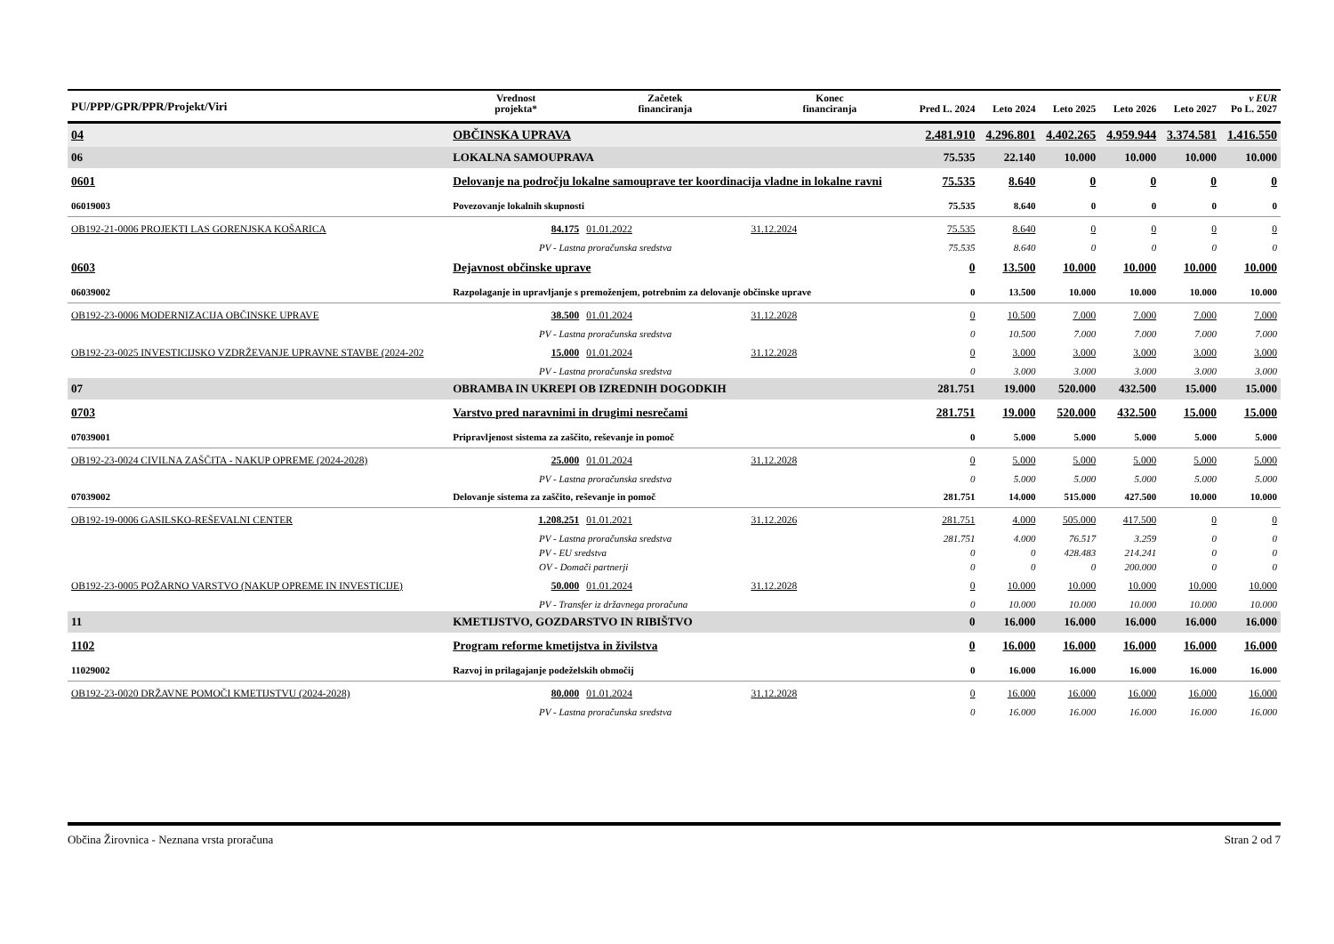| PU/PPP/GPR/PPR/Projekt/Viri | | Vrednost projekta* | Začetek financiranja | Konec financiranja | Pred L. 2024 | Leto 2024 | Leto 2025 | Leto 2026 | Leto 2027 | v EUR Po L. 2027 |
| --- | --- | --- | --- | --- | --- | --- | --- | --- | --- | --- |
| 04 | OBČINSKA UPRAVA | | | | 2.481.910 | 4.296.801 | 4.402.265 | 4.959.944 | 3.374.581 | 1.416.550 |
| 06 | LOKALNA SAMOUPRAVA | | | | 75.535 | 22.140 | 10.000 | 10.000 | 10.000 | 10.000 |
| 0601 | Delovanje na področju lokalne samouprave ter koordinacija vladne in lokalne ravni | | | | 75.535 | 8.640 | 0 | 0 | 0 | 0 |
| 06019003 | Povezovanje lokalnih skupnosti | | | | 75.535 | 8.640 | 0 | 0 | 0 | 0 |
| OB192-21-0006 PROJEKTI LAS GORENJSKA KOŠARICA | | 84.175 | 01.01.2022 | 31.12.2024 | 75.535 | 8.640 | 0 | 0 | 0 | 0 |
| PV - Lastna proračunska sredstva | | | | | 75.535 | 8.640 | 0 | 0 | 0 | 0 |
| 0603 | Dejavnost občinske uprave | | | | 0 | 13.500 | 10.000 | 10.000 | 10.000 | 10.000 |
| 06039002 | Razpolaganje in upravljanje s premoženjem, potrebnim za delovanje občinske uprave | | | | 0 | 13.500 | 10.000 | 10.000 | 10.000 | 10.000 |
| OB192-23-0006 MODERNIZACIJA OBČINSKE UPRAVE | | 38.500 | 01.01.2024 | 31.12.2028 | 0 | 10.500 | 7.000 | 7.000 | 7.000 | 7.000 |
| PV - Lastna proračunska sredstva | | | | | 0 | 10.500 | 7.000 | 7.000 | 7.000 | 7.000 |
| OB192-23-0025 INVESTICIJSKO VZDRŽEVANJE UPRAVNE STAVBE (2024-202 | | 15.000 | 01.01.2024 | 31.12.2028 | 0 | 3.000 | 3.000 | 3.000 | 3.000 | 3.000 |
| PV - Lastna proračunska sredstva | | | | | 0 | 3.000 | 3.000 | 3.000 | 3.000 | 3.000 |
| 07 | OBRAMBA IN UKREPI OB IZREDNIH DOGODKIH | | | | 281.751 | 19.000 | 520.000 | 432.500 | 15.000 | 15.000 |
| 0703 | Varstvo pred naravnimi in drugimi nesrečami | | | | 281.751 | 19.000 | 520.000 | 432.500 | 15.000 | 15.000 |
| 07039001 | Pripravljenost sistema za zaščito, reševanje in pomoč | | | | 0 | 5.000 | 5.000 | 5.000 | 5.000 | 5.000 |
| OB192-23-0024 CIVILNA ZAŠČITA - NAKUP OPREME (2024-2028) | | 25.000 | 01.01.2024 | 31.12.2028 | 0 | 5.000 | 5.000 | 5.000 | 5.000 | 5.000 |
| PV - Lastna proračunska sredstva | | | | | 0 | 5.000 | 5.000 | 5.000 | 5.000 | 5.000 |
| 07039002 | Delovanje sistema za zaščito, reševanje in pomoč | | | | 281.751 | 14.000 | 515.000 | 427.500 | 10.000 | 10.000 |
| OB192-19-0006 GASILSKO-REŠEVALNI CENTER | | 1.208.251 | 01.01.2021 | 31.12.2026 | 281.751 | 4.000 | 505.000 | 417.500 | 0 | 0 |
| PV - Lastna proračunska sredstva | | | | | 281.751 | 4.000 | 76.517 | 3.259 | 0 | 0 |
| PV - EU sredstva | | | | | 0 | 0 | 428.483 | 214.241 | 0 | 0 |
| OV - Domači partnerji | | | | | 0 | 0 | 0 | 200.000 | 0 | 0 |
| OB192-23-0005 POŽARNO VARSTVO (NAKUP OPREME IN INVESTICIJE) | | 50.000 | 01.01.2024 | 31.12.2028 | 0 | 10.000 | 10.000 | 10.000 | 10.000 | 10.000 |
| PV - Transfer iz državnega proračuna | | | | | 0 | 10.000 | 10.000 | 10.000 | 10.000 | 10.000 |
| 11 | KMETIJSTVO, GOZDARSTVO IN RIBIŠTVO | | | | 0 | 16.000 | 16.000 | 16.000 | 16.000 | 16.000 |
| 1102 | Program reforme kmetijstva in živilstva | | | | 0 | 16.000 | 16.000 | 16.000 | 16.000 | 16.000 |
| 11029002 | Razvoj in prilagajanje podeželskih območij | | | | 0 | 16.000 | 16.000 | 16.000 | 16.000 | 16.000 |
| OB192-23-0020 DRŽAVNE POMOČI KMETIJSTVU (2024-2028) | | 80.000 | 01.01.2024 | 31.12.2028 | 0 | 16.000 | 16.000 | 16.000 | 16.000 | 16.000 |
| PV - Lastna proračunska sredstva | | | | | 0 | 16.000 | 16.000 | 16.000 | 16.000 | 16.000 |
Občina Žirovnica - Neznana vrsta proračuna Stran 2 od 7